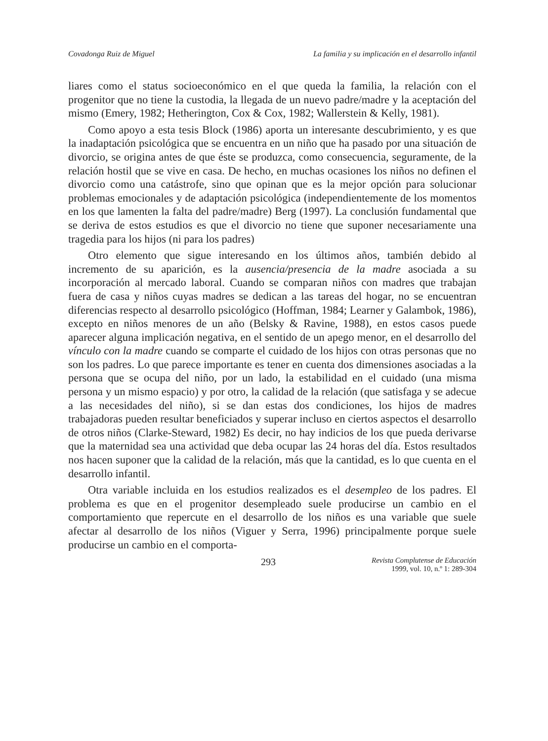Covadonga Ruiz de Miguel La familia y su implicación en el desarrollo infantil
liares como el status socioeconómico en el que queda la familia, la relación con el progenitor que no tiene la custodia, la llegada de un nuevo padre/madre y la aceptación del mismo (Emery, 1982; Hetherington, Cox & Cox, 1982; Wallerstein & Kelly, 1981).
Como apoyo a esta tesis Block (1986) aporta un interesante descubrimiento, y es que la inadaptación psicológica que se encuentra en un niño que ha pasado por una situación de divorcio, se origina antes de que éste se produzca, como consecuencia, seguramente, de la relación hostil que se vive en casa. De hecho, en muchas ocasiones los niños no definen el divorcio como una catástrofe, sino que opinan que es la mejor opción para solucionar problemas emocionales y de adaptación psicológica (independientemente de los momentos en los que lamenten la falta del padre/madre) Berg (1997). La conclusión fundamental que se deriva de estos estudios es que el divorcio no tiene que suponer necesariamente una tragedia para los hijos (ni para los padres)
Otro elemento que sigue interesando en los últimos años, también debido al incremento de su aparición, es la ausencia/presencia de la madre asociada a su incorporación al mercado laboral. Cuando se comparan niños con madres que trabajan fuera de casa y niños cuyas madres se dedican a las tareas del hogar, no se encuentran diferencias respecto al desarrollo psicológico (Hoffman, 1984; Learner y Galambok, 1986), excepto en niños menores de un año (Belsky & Ravine, 1988), en estos casos puede aparecer alguna implicación negativa, en el sentido de un apego menor, en el desarrollo del vínculo con la madre cuando se comparte el cuidado de los hijos con otras personas que no son los padres. Lo que parece importante es tener en cuenta dos dimensiones asociadas a la persona que se ocupa del niño, por un lado, la estabilidad en el cuidado (una misma persona y un mismo espacio) y por otro, la calidad de la relación (que satisfaga y se adecue a las necesidades del niño), si se dan estas dos condiciones, los hijos de madres trabajadoras pueden resultar beneficiados y superar incluso en ciertos aspectos el desarrollo de otros niños (Clarke-Steward, 1982) Es decir, no hay indicios de los que pueda derivarse que la maternidad sea una actividad que deba ocupar las 24 horas del día. Estos resultados nos hacen suponer que la calidad de la relación, más que la cantidad, es lo que cuenta en el desarrollo infantil.
Otra variable incluida en los estudios realizados es el desempleo de los padres. El problema es que en el progenitor desempleado suele producirse un cambio en el comportamiento que repercute en el desarrollo de los niños es una variable que suele afectar al desarrollo de los niños (Viguer y Serra, 1996) principalmente porque suele producirse un cambio en el comporta-
293 Revista Complutense de Educación
1999, vol. 10, n.º 1: 289-304